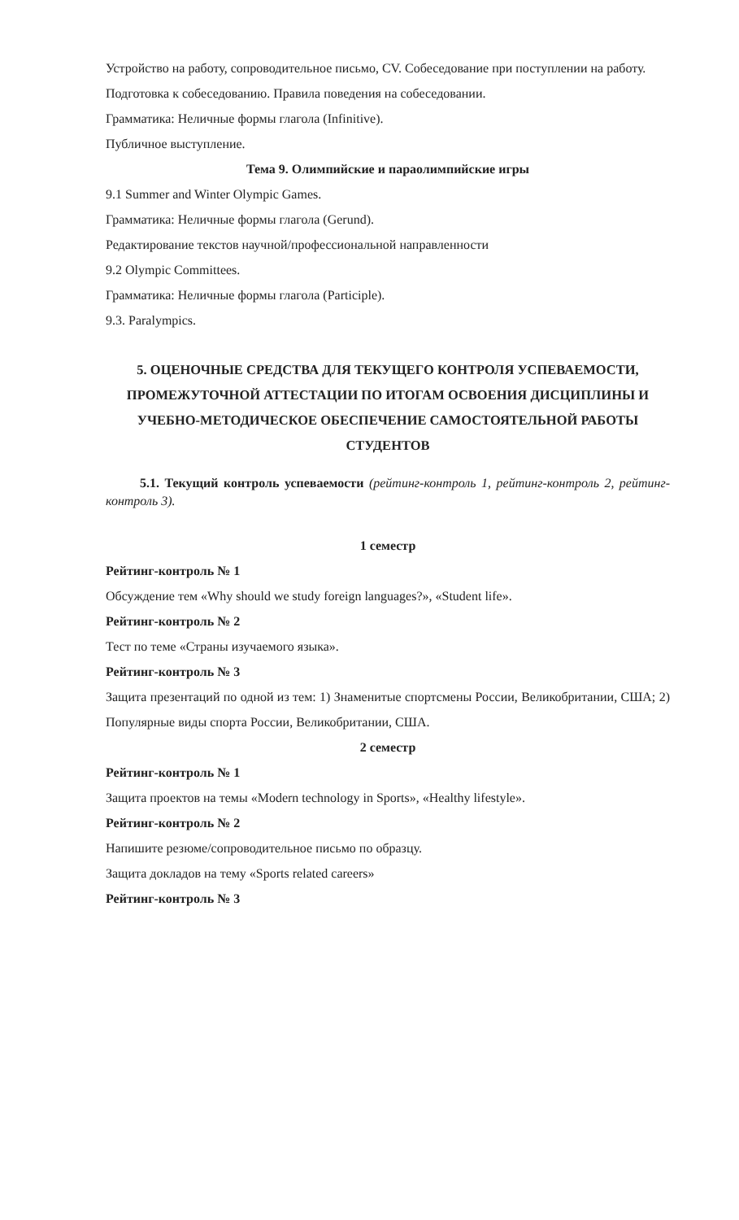Устройство на работу, сопроводительное письмо, CV. Собеседование при поступлении на работу. Подготовка к собеседованию. Правила поведения на собеседовании.
Грамматика: Неличные формы глагола (Infinitive).
Публичное выступление.
Тема 9. Олимпийские и параолимпийские игры
9.1 Summer and Winter Olympic Games.
Грамматика: Неличные формы глагола (Gerund).
Редактирование текстов научной/профессиональной направленности
9.2 Olympic Committees.
Грамматика: Неличные формы глагола (Participle).
9.3. Paralympics.
5. ОЦЕНОЧНЫЕ СРЕДСТВА ДЛЯ ТЕКУЩЕГО КОНТРОЛЯ УСПЕВАЕМОСТИ, ПРОМЕЖУТОЧНОЙ АТТЕСТАЦИИ ПО ИТОГАМ ОСВОЕНИЯ ДИСЦИПЛИНЫ И УЧЕБНО-МЕТОДИЧЕСКОЕ ОБЕСПЕЧЕНИЕ САМОСТОЯТЕЛЬНОЙ РАБОТЫ СТУДЕНТОВ
5.1. Текущий контроль успеваемости (рейтинг-контроль 1, рейтинг-контроль 2, рейтинг-контроль 3).
1 семестр
Рейтинг-контроль № 1
Обсуждение тем «Why should we study foreign languages?», «Student life».
Рейтинг-контроль № 2
Тест по теме «Страны изучаемого языка».
Рейтинг-контроль № 3
Защита презентаций по одной из тем: 1) Знаменитые спортсмены России, Великобритании, США; 2) Популярные виды спорта России, Великобритании, США.
2 семестр
Рейтинг-контроль № 1
Защита проектов на темы «Modern technology in Sports», «Healthy lifestyle».
Рейтинг-контроль № 2
Напишите резюме/сопроводительное письмо по образцу.
Защита докладов на тему «Sports related careers»
Рейтинг-контроль № 3